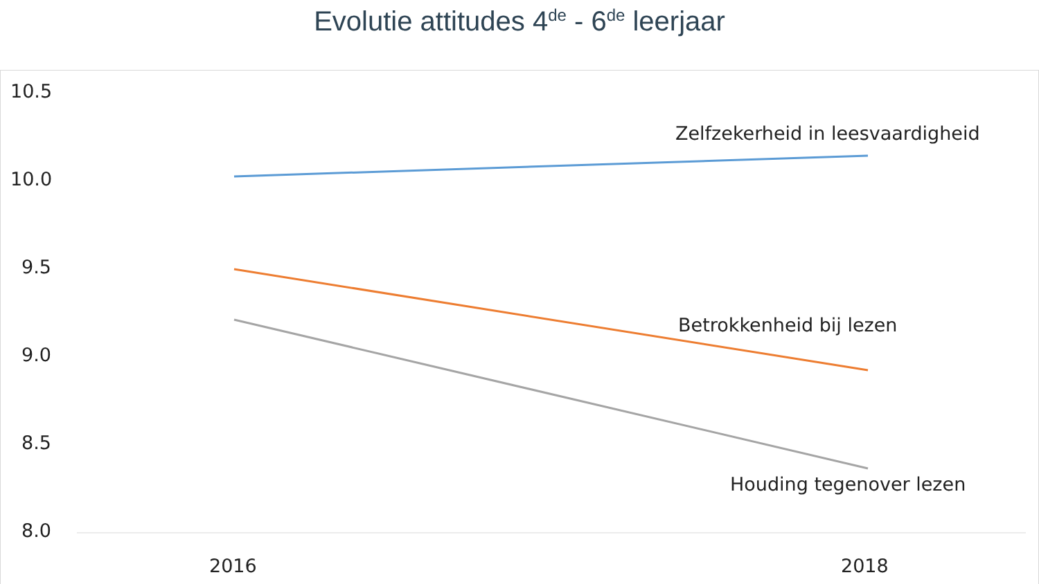Evolutie attitudes 4<sup>de</sup> - 6<sup>de</sup> leerjaar
10.5
10.0
9.5
9.0
8.5
8.0
Zelfzekerheid in leesvaardigheid
Betrokkenheid bij lezen
Houding tegenover lezen
2016 2018